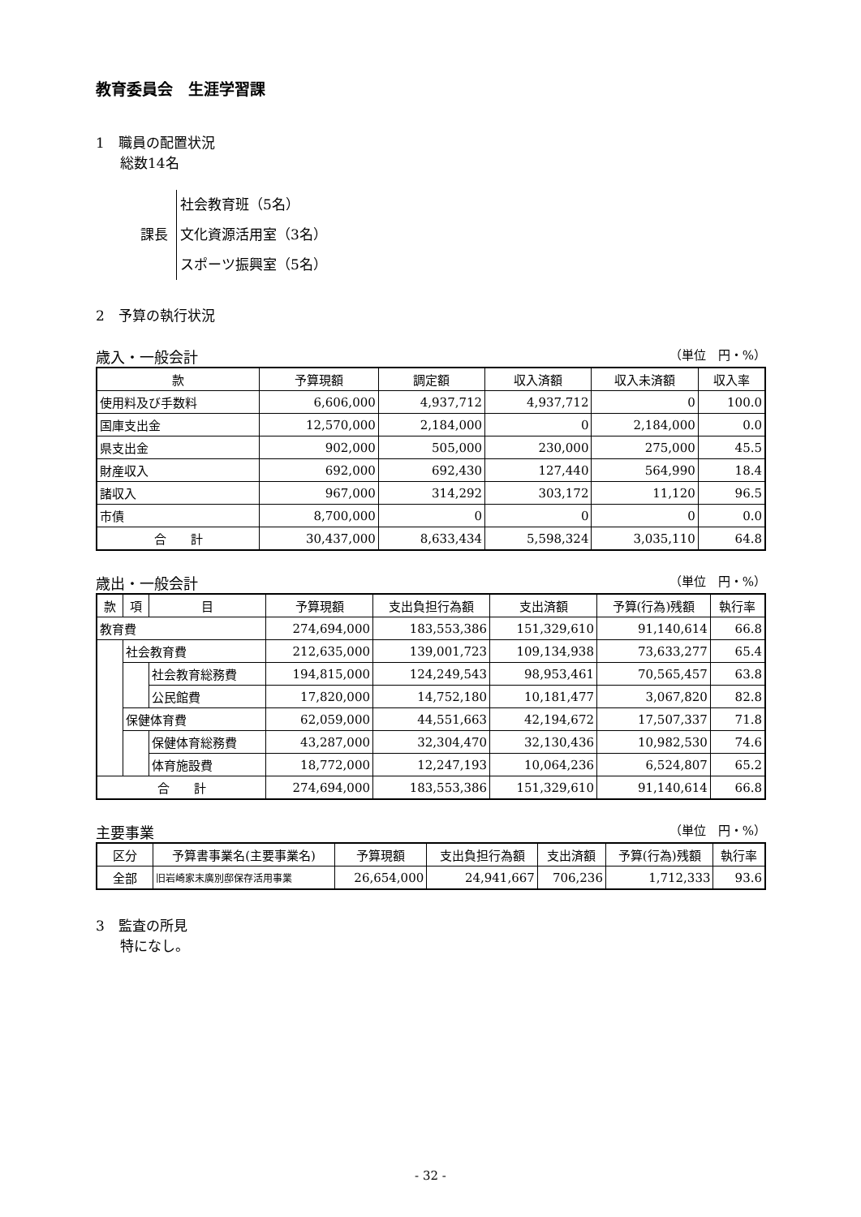教育委員会　生涯学習課
1　職員の配置状況
総数14名
課長
社会教育班（5名）
文化資源活用室（3名）
スポーツ振興室（5名）
2　予算の執行状況
歳入・一般会計 （単位　円・%）
| 款 | 予算現額 | 調定額 | 収入済額 | 収入未済額 | 収入率 |
| --- | --- | --- | --- | --- | --- |
| 使用料及び手数料 | 6,606,000 | 4,937,712 | 4,937,712 | 0 | 100.0 |
| 国庫支出金 | 12,570,000 | 2,184,000 | 0 | 2,184,000 | 0.0 |
| 県支出金 | 902,000 | 505,000 | 230,000 | 275,000 | 45.5 |
| 財産収入 | 692,000 | 692,430 | 127,440 | 564,990 | 18.4 |
| 諸収入 | 967,000 | 314,292 | 303,172 | 11,120 | 96.5 |
| 市債 | 8,700,000 | 0 | 0 | 0 | 0.0 |
| 合 計 | 30,437,000 | 8,633,434 | 5,598,324 | 3,035,110 | 64.8 |
歳出・一般会計 （単位　円・%）
| 款 | 項 | 目 | 予算現額 | 支出負担行為額 | 支出済額 | 予算(行為)残額 | 執行率 |
| --- | --- | --- | --- | --- | --- | --- | --- |
| 教育費 | | | 274,694,000 | 183,553,386 | 151,329,610 | 91,140,614 | 66.8 |
| | 社会教育費 | | 212,635,000 | 139,001,723 | 109,134,938 | 73,633,277 | 65.4 |
| | | 社会教育総務費 | 194,815,000 | 124,249,543 | 98,953,461 | 70,565,457 | 63.8 |
| | | 公民館費 | 17,820,000 | 14,752,180 | 10,181,477 | 3,067,820 | 82.8 |
| | 保健体育費 | | 62,059,000 | 44,551,663 | 42,194,672 | 17,507,337 | 71.8 |
| | | 保健体育総務費 | 43,287,000 | 32,304,470 | 32,130,436 | 10,982,530 | 74.6 |
| | | 体育施設費 | 18,772,000 | 12,247,193 | 10,064,236 | 6,524,807 | 65.2 |
| 合 計 | | | 274,694,000 | 183,553,386 | 151,329,610 | 91,140,614 | 66.8 |
主要事業 （単位　円・%）
| 区分 | 予算書事業名(主要事業名) | 予算現額 | 支出負担行為額 | 支出済額 | 予算(行為)残額 | 執行率 |
| --- | --- | --- | --- | --- | --- | --- |
| 全部 | 旧岩崎家末廣別邸保存活用事業 | 26,654,000 | 24,941,667 | 706,236 | 1,712,333 | 93.6 |
3　監査の所見
特になし。
- 32 -